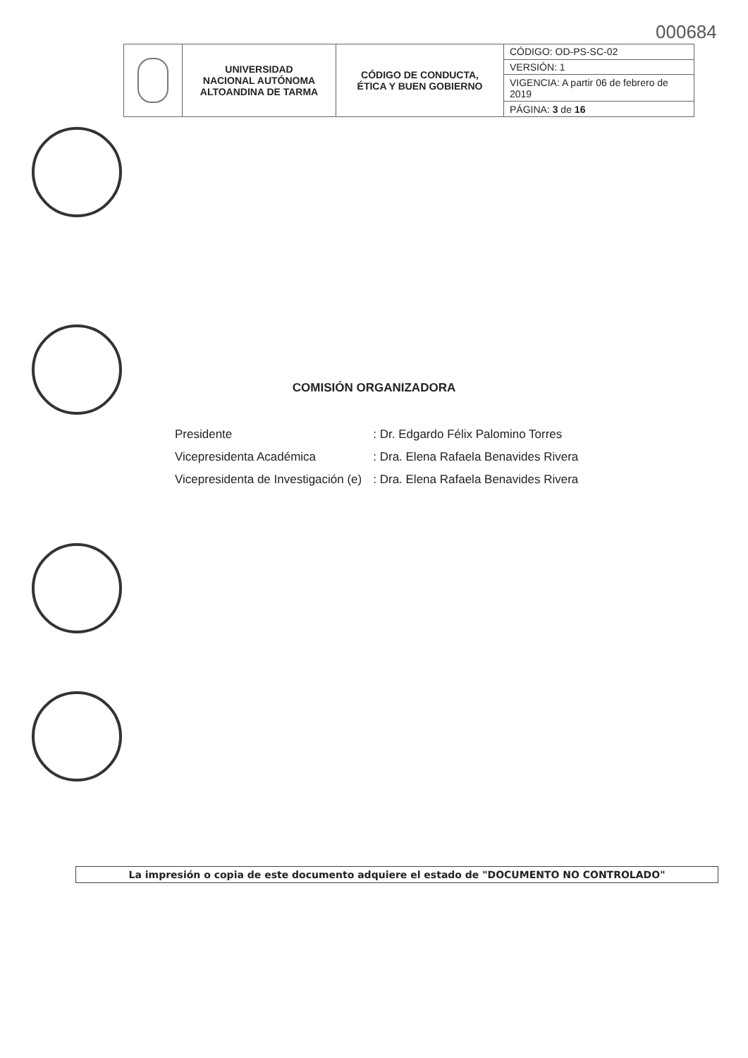000684
| | UNIVERSIDAD NACIONAL AUTÓNOMA ALTOANDINA DE TARMA | CÓDIGO DE CONDUCTA, ÉTICA Y BUEN GOBIERNO | CÓDIGO: OD-PS-SC-02 |
| | | | VERSIÓN: 1 |
| | | | VIGENCIA: A partir 06 de febrero de 2019 |
| | | | PÁGINA: 3 de 16 |
COMISIÓN ORGANIZADORA
| Presidente | : Dr. Edgardo Félix Palomino Torres |
| Vicepresidenta Académica | : Dra. Elena Rafaela Benavides Rivera |
| Vicepresidenta de Investigación (e) | : Dra. Elena Rafaela Benavides Rivera |
La impresión o copia de este documento adquiere el estado de "DOCUMENTO NO CONTROLADO"